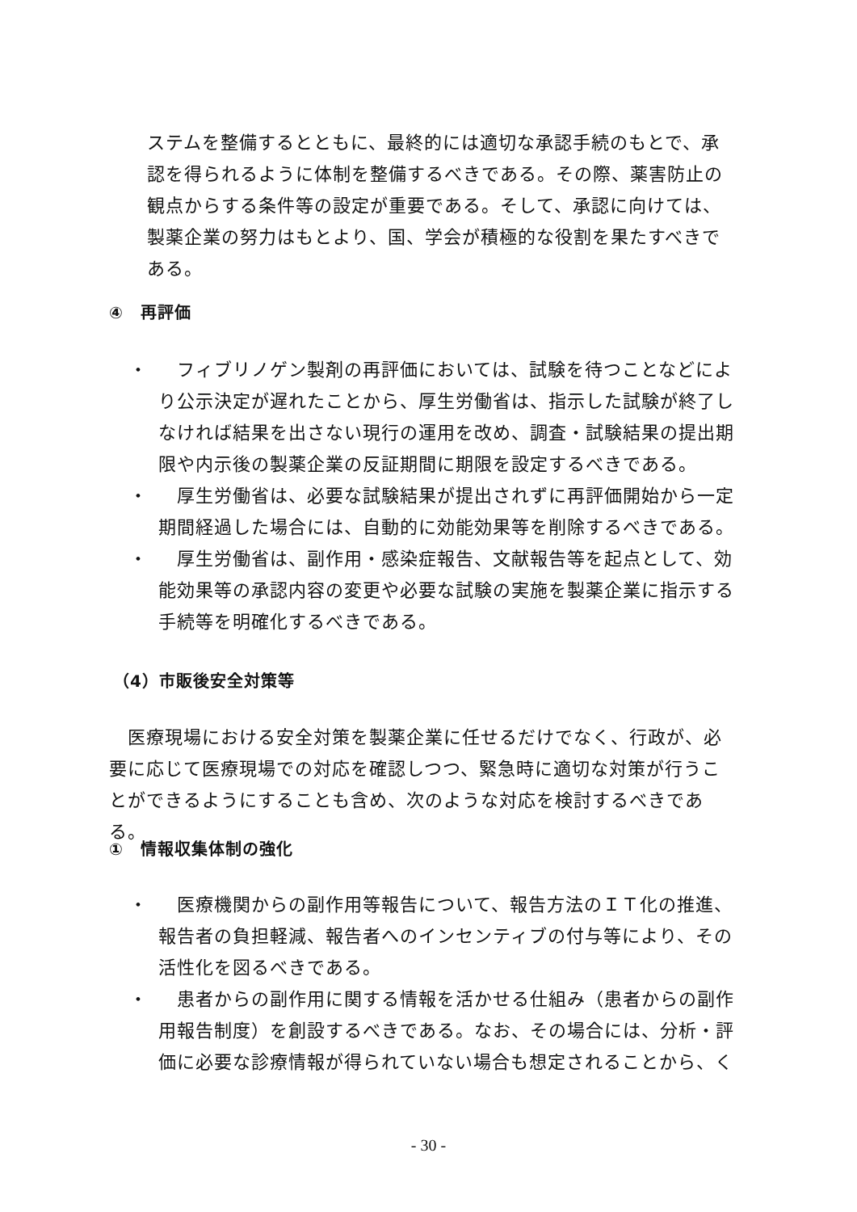ステムを整備するとともに、最終的には適切な承認手続のもとで、承認を得られるように体制を整備するべきである。その際、薬害防止の観点からする条件等の設定が重要である。そして、承認に向けては、製薬企業の努力はもとより、国、学会が積極的な役割を果たすべきである。
④　再評価
・ 　フィブリノゲン製剤の再評価においては、試験を待つことなどにより公示決定が遅れたことから、厚生労働省は、指示した試験が終了しなければ結果を出さない現行の運用を改め、調査・試験結果の提出期限や内示後の製薬企業の反証期間に期限を設定するべきである。
・ 　厚生労働省は、必要な試験結果が提出されずに再評価開始から一定期間経過した場合には、自動的に効能効果等を削除するべきである。
・ 　厚生労働省は、副作用・感染症報告、文献報告等を起点として、効能効果等の承認内容の変更や必要な試験の実施を製薬企業に指示する手続等を明確化するべきである。
（4）市販後安全対策等
　医療現場における安全対策を製薬企業に任せるだけでなく、行政が、必要に応じて医療現場での対応を確認しつつ、緊急時に適切な対策が行うことができるようにすることも含め、次のような対応を検討するべきである。
①　情報収集体制の強化
・ 　医療機関からの副作用等報告について、報告方法のＩＴ化の推進、報告者の負担軽減、報告者へのインセンティブの付与等により、その活性化を図るべきである。
・ 　患者からの副作用に関する情報を活かせる仕組み（患者からの副作用報告制度）を創設するべきである。なお、その場合には、分析・評価に必要な診療情報が得られていない場合も想定されることから、く
- 30 -